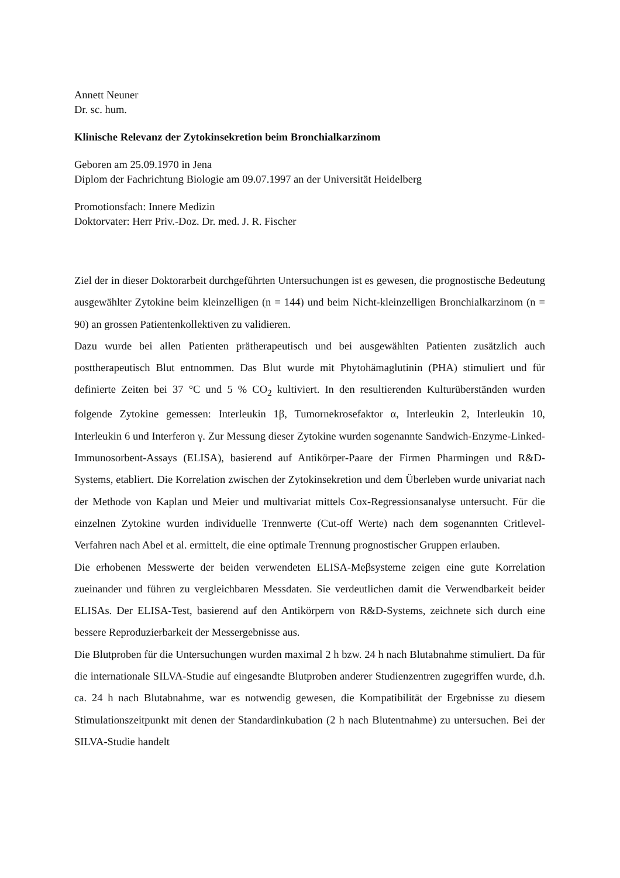Annett Neuner
Dr. sc. hum.
Klinische Relevanz der Zytokinsekretion beim Bronchialkarzinom
Geboren am 25.09.1970 in Jena
Diplom der Fachrichtung Biologie am 09.07.1997 an der Universität Heidelberg
Promotionsfach: Innere Medizin
Doktorvater: Herr Priv.-Doz. Dr. med. J. R. Fischer
Ziel der in dieser Doktorarbeit durchgeführten Untersuchungen ist es gewesen, die prognostische Bedeutung ausgewählter Zytokine beim kleinzelligen (n = 144) und beim Nicht-kleinzelligen Bronchialkarzinom (n = 90) an grossen Patientenkollektiven zu validieren.
Dazu wurde bei allen Patienten prätherapeutisch und bei ausgewählten Patienten zusätzlich auch posttherapeutisch Blut entnommen. Das Blut wurde mit Phytohämaglutinin (PHA) stimuliert und für definierte Zeiten bei 37 °C und 5 % CO<sub>2</sub> kultiviert. In den resultierenden Kulturüberständen wurden folgende Zytokine gemessen: Interleukin 1β, Tumornekrosefaktor α, Interleukin 2, Interleukin 10, Interleukin 6 und Interferon γ. Zur Messung dieser Zytokine wurden sogenannte Sandwich-Enzyme-Linked-Immunosorbent-Assays (ELISA), basierend auf Antikörper-Paare der Firmen Pharmingen und R&D-Systems, etabliert. Die Korrelation zwischen der Zytokinsekretion und dem Überleben wurde univariat nach der Methode von Kaplan und Meier und multivariat mittels Cox-Regressionsanalyse untersucht. Für die einzelnen Zytokine wurden individuelle Trennwerte (Cut-off Werte) nach dem sogenannten Critlevel-Verfahren nach Abel et al. ermittelt, die eine optimale Trennung prognostischer Gruppen erlauben.
Die erhobenen Messwerte der beiden verwendeten ELISA-Meβsysteme zeigen eine gute Korrelation zueinander und führen zu vergleichbaren Messdaten. Sie verdeutlichen damit die Verwendbarkeit beider ELISAs. Der ELISA-Test, basierend auf den Antikörpern von R&D-Systems, zeichnete sich durch eine bessere Reproduzierbarkeit der Messergebnisse aus.
Die Blutproben für die Untersuchungen wurden maximal 2 h bzw. 24 h nach Blutabnahme stimuliert. Da für die internationale SILVA-Studie auf eingesandte Blutproben anderer Studienzentren zugegriffen wurde, d.h. ca. 24 h nach Blutabnahme, war es notwendig gewesen, die Kompatibilität der Ergebnisse zu diesem Stimulationszeitpunkt mit denen der Standardinkubation (2 h nach Blutentnahme) zu untersuchen. Bei der SILVA-Studie handelt